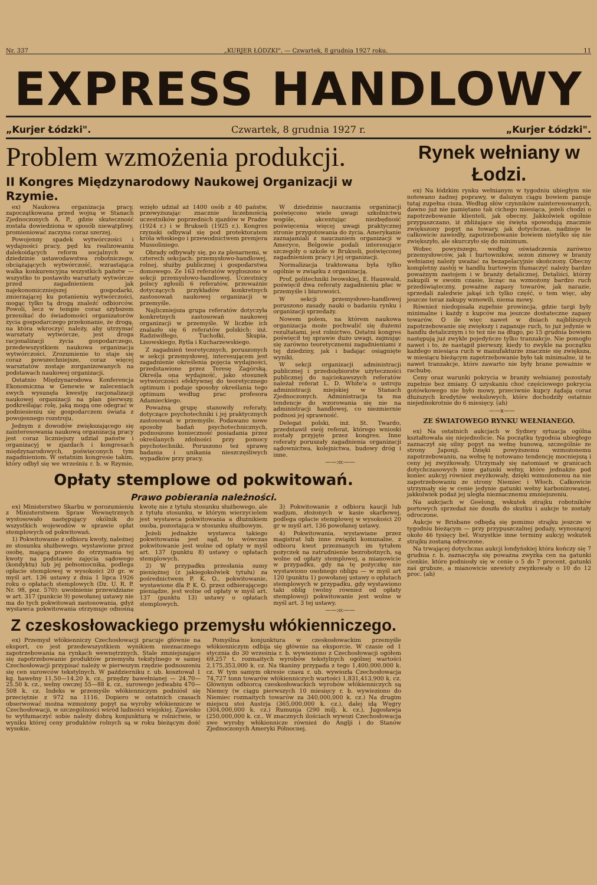Nr. 337 „KURJER ŁÓDZKI". — Czwartek, 8 grudnia 1927 roku. 11
EXPRESS HANDLOWY
„Kurjer Łódzki". Czwartek, 8 grudnia 1927 r. „Kurjer Łódzki".
Problem wzmożenia produkcji.
II Kongres Międzynarodowy Naukowej Organizacji w Rzymie.
ex) Naukowa organizacja pracy, zapoczątkowana przed wojną w Stanach Zjednoczonych A. P., gdzie skuteczność została dowiedziona w sposób niewątpliwy, promieniować zaczyna coraz szerzej.
Powojenny spadek wytwórczości i wydajności pracy, pęd ku realizowaniu dalekoidących reform socjalnych w dziedzinie ustawodawstwa robotniczego, obciążających wytwórczość, wzrastająca walka konkurencyjna wszystkich państw — wszystko to postawiło warsztaty wytwórcze przed zagadnieniem jak najekonomiczniejszej gospodarki, zmierzającej ku potanieniu wytwórczości, mogąc tylko tą drogą znaleźć odbiorców. Powoli, lecz w tempie coraz szybszem przenikać do świadomości organizatorów życia gospodarczego przekonanie, że drogą, na która wkroczyć należy, aby utrzymać warsztaty wytwórcze, jest droga racjonalizacji życia gospodarczego, przedewszystkiem naukowa organizacja wytwórczości. Zrozumienie to staje się coraz powszechniejsze, coraz więcej warsztatów zostaje zorganizowanych na podstawach naukowej organizacji.
Ostatnio Międzynarodowa Konferencja Ekonomiczna w Genewie w zaleceniach swych wysunęła kwestję racjonalizacji naukowej organizacji na plan pierwszy, podkreślając rolę, jaką mogą one odegrać w podniesieniu się gospodarczem świata z powojennego rozstroju.
Jednym z dowodów zwiększającego się zainteresowania naukową organizacją pracy jest coraz liczniejszy udział państw i organizacyj w zjazdach i kongresach międzynarodowych, poświęconych tym zagadnieniom. W ostatnim kongresie takim, który odbył się we wrześniu r. b. w Rzymie, wzięło udział aż 1400 osób z 40 państw, przewyższając znacznie liczebnością uczestników poprzednich zjazdów w Pradze (1924 r.) i w Brukseli (1925 r.). Kongres rzymski odbywał się pod protektoratem króla włoskiego i przewodnictwem premjera Mussoliniego.
Obrady odbywały się, po za plenarnemi, w czterech sekcjach: przemysłowo-handlowej, rolnej, służby publicznej i gospodarstwa domowego. Ze 163 referatów wygłoszono w sekcji przemysłowo-handlowej. Uczestnicy polscy zgłosili 6 referatów, przeważnie dotyczących przykładów konkretnych zastosowań naukowej organizacji w przemyśle.
Najliczniejsza grupa referatów dotyczyła konkretnych zastosowań naukowej organizacji w przemyśle. W liczbie ich znalazło się 6 referatów polskich: inż. Radziwiłłego, Tuchołki, Skupia, Lisowskiego, Rytla i Kucharzewskiego.
Z zagadnień teoretycznych, poruszonych w sekcji przemysłowej, interesującem jest zagadnienie określenia pojęcia wydajności, przedstawione przez Teresę Zagórską. Określa ona wydajność, jako stosunek wytwórczości efektywnej do teoretycznego optimum i podaje sposoby określania tego optimum według prac profesora Adamieckiego.
Poważną grupę stanowiły referaty, dotyczące psychotechniki i jej praktycznych zastosowań w przemyśle. Podawano nowe sposoby badań psychotechnicznych, podnoszono konieczność posiadania przez określanych zdolności przy pomocy psychotechniki. Poruszono też sprawę badania i unikania nieszczęśliwych wypadków przy pracy.
W dziedzinie nauczania organizacji poświęcono wiele uwagi szkolnictwu wogóle, akcentując niezbędność poświęcenia więcej uwagi praktycznej stronie przygotowania do życia. Amerykanie zaznajamiali z nauczaniem organizacji w Ameryce, Belgowie podali interesujące szczegóły o szkole w Brukseli, poświęconej zagadnieniom pracy i jej organizacji.
Normalizacja traktowana była tylko ogólnie w związku z organizacją.
Prof. politechniki lwowskiej, E. Hauswald, poświęcił dwa referaty zagadnieniu płac w przemyśle i biurowości.
W sekcji przemysłowo-handlowej poruszono zasady nauki o badaniu rynku i organizacji sprzedaży.
Nowem polem, na którem naukowa organizacja może pochwalić się dużemi rezultatami, jest rolnictwo. Ostatni kongres poświęcił tej sprawie dużo uwagi, zajmując się zarówno teoretycznemi zagadnieniami z tej dziedziny, jak i badając osiągnięte wyniki.
W sekcji organizacji administracji publicznej i przedsiębiorstw użyteczności publicznej do najciekawszych referatów należał referat L. D. White'a o ustroju administracji miejskiej w Stanach Zjednoczonych. Administracja ta ma tendencje do wzorowania się nie na administracji handlowej, co niezmiernie podnosi jej sprawność.
Delegat polski, inż. St. Twardo, przedstawił swój referat, którego wnioski zostały przyjęte przez kongres. Inne referaty poruszały zagadnienia organizacji sądownictwa, kolejnictwa, budowy dróg i inne.
——:o:——
Opłaty stemplowe od pokwitowań.
Prawo pobierania należności.
ex) Ministerstwo Skarbu w porozumieniu z Ministerstwem Spraw Wewnętrznych wystosowało następujący okólnik do wszystkich wojewodów w sprawie opłat stemplowych od pokwitowań.
1) Pokwitowanie z odbioru kwoty, należnej ze stosunku służbowego, wystawione przez osobę, mającą prawo do otrzymania tej kwoty na podstawie zajęcia sądowego (kondyktu) lub jej pełnomocnika, podlega opłacie stemplowej w wysokości 20 gr. w myśl art. 136 ustawy z dnia 1 lipca 1926 roku o opłatach stemplowych (Dz. U. R. P. Nr. 98, poz. 570): uwolnienie przewidziane w art. 317 (punkcie 9) powołanej ustawy nie ma do tych pokwitowań zastosowania, gdyż wystawca pokwitowania otrzymuje odnośną kwotę nie z tytułu stosunku służbowego, ale z tytułu stosunku, w którym wierzycielem jest wystawca pokwitowania a dłużnikiem osoba, pozostająca w stosunku służbowym.
Jeżeli jednakże wystawca takiego pokwitowania jest sąd, to wówczas pokwitowanie jest wolne od opłaty w myśl art. 137 (punktu 8) ustawy o opłatach stemplowych.
2) W przypadku przesłania sumy pieniężnej (z jakiegokolwiek tytułu) za pośrednictwem P. K. O., pokwitowanie, wystawione dla P. K. O. przez odbierającego pieniądze, jest wolne od opłaty w myśl art. 137 (punktu 13) ustawy o opłatach stemplowych.
3) Pokwitowanie z odbioru kaucji lub wadjum, złożonych w kasie skarbowej, podlega opłacie stemplowej w wysokości 20 gr w myśl art. 136 powołanej ustawy.
4) Pokwitowania, wystawiane przez magistrat lub inne związki komunalne, z odbioru kwot przeznanych im tytułem pożyczek na zatrudnienie bezrobotnych, są wolne od opłaty stemplowej, a mianowicie w przypadku, gdy na tę pożyczkę nie wystawiono osobnego obligu — w myśl art 120 (punktu 1) powołanej ustawy o opłatach stemplowych w przypadku, gdy wystawiono taki oblig (wolny również od opłaty stemplowej) pokwitowanie jest wolne w myśl art. 3 tej ustawy.
——:o:——
Z czeskosłowackiego przemysłu włókienniczego.
ex) Przemysł włókienniczy Czechosłowacji pracuje głównie na eksport, co jest przedewszystkiem wynikiem nieznacznego zapotrzebowania na rynkach wewnętrznych. Stale zmniejszające się zapotrzebowanie produktów przemysłu tekstylnego w samej Czechosłowacji przypisać należy w pierwszym rzędzie podnoszeniu się cen surowców tekstylnych. W październiku r. ub. kosztował 1 kg. bawełny 11.50—14.20 k. cz., przędzy bawełnianej — 24.70—25.50 k. cz., wełny owczej 55—88 k. cz., surowego jedwabiu 470—508 k. cz. Indeks w przemyśle włókienniczym podniósł się przeciętnie z 972 na 1116. Dopiero w ostatnich czasach obserwować można wzmożony popyt na wyroby włókiennicze w Czechosłowacji, w szczególności wśród ludności wiejskiej. Zjawisko to wytłumaczyć sobie należy dobrą konjunkturą w rolnictwie, w wyniku której ceny produktów rolnych są w roku bieżącym dość wysokie.
Pomyślna konjunktura w czeskosłowackim przemyśle włókienniczym odbija się głównie na eksporcie. W czasie od 1 stycznia do 30 września r. b. wywieziono z Czechosłowacji ogółem 69,257 t. rozmaitych wyrobów tekstylnych ogólnej wartości 2,175,353,000 k. cz. Na tkaniny przypada z tego 1,400,000,000 k. cz. W tym samym okresie czasu r. ub. wywiozła Czechosłowacja 74,727 tonn towarów włókienniczych wartości 1,831,413,900 k. cz. Głównym odbiorcą czeskosłowackich wyrobów włókienniczych są Niemcy (w ciągu pierwszych 10 miesięcy r. b. wywieziono do Niemiec rozmaitych towarów za 340,000,000 k. cz.) Na drugim miejscu stoi Austrja (365,000,000 k. cz.), dalej idą Węgry (304,000,000 k. cz.) Rumunja (290 milj. k. cz.), Jugosławja (250,000,000 k. cz.. W znacznych ilościach wywozi Czechosłowacja swe wyroby włókiennicze również do Anglji i do Stanów Zjednoczonych Ameryki Północnej.
Rynek wełniany w Łodzi.
ex) Na łódzkim rynku wełnianym w tygodniu ubiegłym nie notowano żadnej poprawy, w dalszym ciągu bowiem panuje tutaj zupełna cisza. Według słów czynników zainteresowanych, dawno już nie pamiętano tak cichego miesiąca, jeżeli chodzi o zapotrzebowanie klienteli, jak obecny. Jakkolwiek ogólnie przypuszczano, iż zbliżające się święta spowodują znacznie zwiększony popyt na towary, jak dotychczas, nadzieje te całkowicie zawiodły, zapotrzebowanie bowiem nietylko się nie zwiększyło, ale skurczyło się do minimum.
Wobec powyższego, według oświadczenia zarówno przemysłowców, jak i hurtowników, sezon zimowy w branży wełnianej należy uważać za bezapelacyjnie skończony. Obecny kompletny zastój w handlu hurtowym tłumaczyć należy bardzo poważnym zastojem i w branży detalicznej. Detaliści, którzy zakupili w swoim czasie, licząc na wzmożony bardzo ruch przedświąteczny, poważne zapasy towarów, jak narazie, sprzedali zaledwie jakąś ich tylko część, o tem więc, aby jeszcze teraz zakupy wznowili, niema mowy.
Również niedopisała zupełnie prowincja, gdzie targi były minimalne i każdy z kupców ma jeszcze dostateczne zapasy towarów. O ile więc nawet w dniach najbliższych zapotrzebowanie się zwiększy i zapanuje ruch, to już jedynie w handlu detalicznym i to też nie na długo, po 15 grudnia bowiem następują już zwykle pojedyńcze tylko tranzakcje. Nie pomogło nawet i to, że nastąpił pierwszy, kiedy to zwykle na początku każdego miesiąca ruch w manufakturze znacznie się zwiększa, w miesiącu bieżącym zapotrzebowanie było tak minimalne, iż te nawet tranzakcje, które zawarto nie były brane poważnie w rachubę.
Ceny oraz warunki pokrycia w branży wełnianej pozostały zupełnie bez zmiany. O uzyskaniu choć częściowego pokrycia gotówkowego nie było mowy, przeciwnie kupcy żądają coraz dłuższych kredytów wekslowych, które dochodziły ostatnio niejednokrotnie do 6 miesięcy. (ah)
——x——
ZE ŚWIATOWEGO RYNKU WEŁNIANEGO.
ex) Na ostatnich aukcjach w Sydney sytuacja ogólna kształtowała się niejednolicie. Na początku tygodnia ubiegłego zaznaczył się silny popyt na wełnę hunową, szczególnie ze strony Japonji. Dzięki powyższemu wzmożonemu zapotrzebowaniu, na wełnę tę notowano tendencję mocniejszą i ceny jej zwyżkowały. Utrzymały się natomiast w granicach dotychczasowych inne gatunki wełny, które jednakże pod koniec aukcyj również zwyżkowały, dzięki wzmożonemu na nie zapotrzebowaniu ze strony Niemiec i Włoch. Całkowicie utrzymały się w cenie jedynie gatunki wełny karbonizowanej, jakkolwiek podaż jej uległa nieznacznemu zmniejszeniu.
Na aukcjach w Geelong, wskutek strajku robotników portowych sprzedaż nie doszła do skutku i aukcje te zostały odroczone.
Aukcje w Brisbane odbędą się pomimo strajku jeszcze w tygodniu bieżącym — przy przypuszczalnej podaży, wynoszącej około 46 tysięcy bel. Wszystkie inne terminy aukcyj wskutek strajku zostaną odroczone.
Na trwającej dotychczas aukcji londyńskiej która kończy się 7 grudnia r. b. zaznaczyła się poważna zwyżka cen na gatunki cienkie, które podniosły się w cenie o 5 do 7 procent, gatunki zaś grubsze, a mianowicie szewioty zwyżkowały o 10 do 12 proc. (ah)